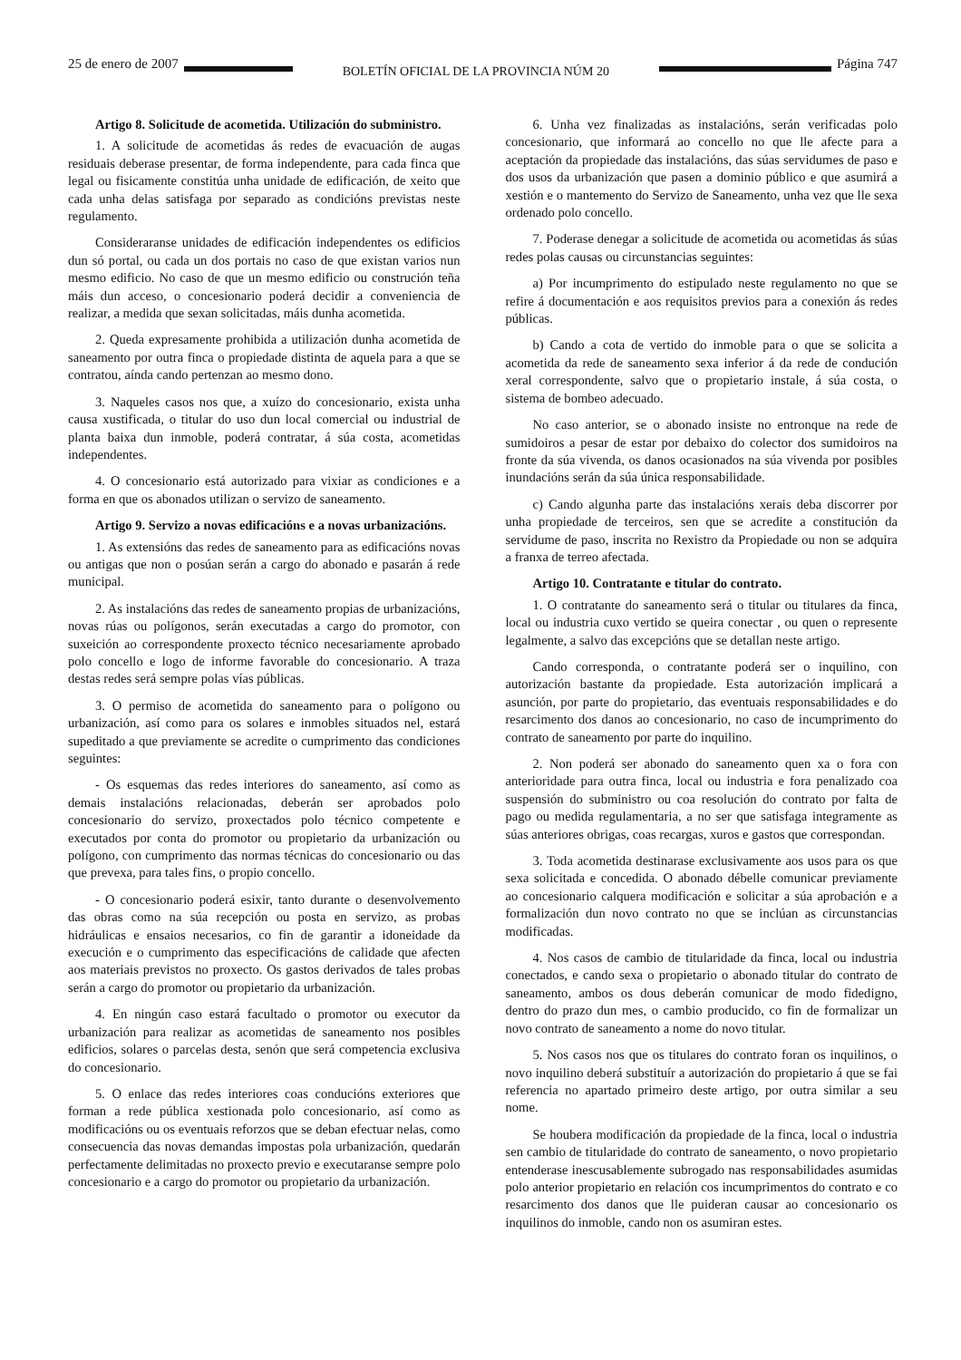25 de enero de 2007 BOLETÍN OFICIAL DE LA PROVINCIA NÚM 20 Página 747
Artigo 8. Solicitude de acometida. Utilización do subministro.
1. A solicitude de acometidas ás redes de evacuación de augas residuais deberase presentar, de forma independente, para cada finca que legal ou fisicamente constitúa unha unidade de edificación, de xeito que cada unha delas satisfaga por separado as condicións previstas neste regulamento.
Consideraranse unidades de edificación independentes os edificios dun só portal, ou cada un dos portais no caso de que existan varios nun mesmo edificio. No caso de que un mesmo edificio ou construción teña máis dun acceso, o concesionario poderá decidir a conveniencia de realizar, a medida que sexan solicitadas, máis dunha acometida.
2. Queda expresamente prohibida a utilización dunha acometida de saneamento por outra finca o propiedade distinta de aquela para a que se contratou, aínda cando pertenzan ao mesmo dono.
3. Naqueles casos nos que, a xuízo do concesionario, exista unha causa xustificada, o titular do uso dun local comercial ou industrial de planta baixa dun inmoble, poderá contratar, á súa costa, acometidas independentes.
4. O concesionario está autorizado para vixiar as condiciones e a forma en que os abonados utilizan o servizo de saneamento.
Artigo 9. Servizo a novas edificacións e a novas urbanizacións.
1. As extensións das redes de saneamento para as edificacións novas ou antigas que non o posúan serán a cargo do abonado e pasarán á rede municipal.
2. As instalacións das redes de saneamento propias de urbanizacións, novas rúas ou polígonos, serán executadas a cargo do promotor, con suxeición ao correspondente proxecto técnico necesariamente aprobado polo concello e logo de informe favorable do concesionario. A traza destas redes será sempre polas vías públicas.
3. O permiso de acometida do saneamento para o polígono ou urbanización, así como para os solares e inmobles situados nel, estará supeditado a que previamente se acredite o cumprimento das condiciones seguintes:
- Os esquemas das redes interiores do saneamento, así como as demais instalacións relacionadas, deberán ser aprobados polo concesionario do servizo, proxectados polo técnico competente e executados por conta do promotor ou propietario da urbanización ou polígono, con cumprimento das normas técnicas do concesionario ou das que prevexa, para tales fins, o propio concello.
- O concesionario poderá esixir, tanto durante o desenvolvemento das obras como na súa recepción ou posta en servizo, as probas hidráulicas e ensaios necesarios, co fin de garantir a idoneidade da execución e o cumprimento das especificacións de calidade que afecten aos materiais previstos no proxecto. Os gastos derivados de tales probas serán a cargo do promotor ou propietario da urbanización.
4. En ningún caso estará facultado o promotor ou executor da urbanización para realizar as acometidas de saneamento nos posibles edificios, solares o parcelas desta, senón que será competencia exclusiva do concesionario.
5. O enlace das redes interiores coas conducións exteriores que forman a rede pública xestionada polo concesionario, así como as modificacións ou os eventuais reforzos que se deban efectuar nelas, como consecuencia das novas demandas impostas pola urbanización, quedarán perfectamente delimitadas no proxecto previo e executaranse sempre polo concesionario e a cargo do promotor ou propietario da urbanización.
6. Unha vez finalizadas as instalacións, serán verificadas polo concesionario, que informará ao concello no que lle afecte para a aceptación da propiedade das instalacións, das súas servidumes de paso e dos usos da urbanización que pasen a dominio público e que asumirá a xestión e o mantemento do Servizo de Saneamento, unha vez que lle sexa ordenado polo concello.
7. Poderase denegar a solicitude de acometida ou acometidas ás súas redes polas causas ou circunstancias seguintes:
a) Por incumprimento do estipulado neste regulamento no que se refire á documentación e aos requisitos previos para a conexión ás redes públicas.
b) Cando a cota de vertido do inmoble para o que se solicita a acometida da rede de saneamento sexa inferior á da rede de condución xeral correspondente, salvo que o propietario instale, á súa costa, o sistema de bombeo adecuado.
No caso anterior, se o abonado insiste no entronque na rede de sumidoiros a pesar de estar por debaixo do colector dos sumidoiros na fronte da súa vivenda, os danos ocasionados na súa vivenda por posibles inundacións serán da súa única responsabilidade.
c) Cando algunha parte das instalacións xerais deba discorrer por unha propiedade de terceiros, sen que se acredite a constitución da servidume de paso, inscrita no Rexistro da Propiedade ou non se adquira a franxa de terreo afectada.
Artigo 10. Contratante e titular do contrato.
1. O contratante do saneamento será o titular ou titulares da finca, local ou industria cuxo vertido se queira conectar , ou quen o represente legalmente, a salvo das excepcións que se detallan neste artigo.
Cando corresponda, o contratante poderá ser o inquilino, con autorización bastante da propiedade. Esta autorización implicará a asunción, por parte do propietario, das eventuais responsabilidades e do resarcimento dos danos ao concesionario, no caso de incumprimento do contrato de saneamento por parte do inquilino.
2. Non poderá ser abonado do saneamento quen xa o fora con anterioridade para outra finca, local ou industria e fora penalizado coa suspensión do subministro ou coa resolución do contrato por falta de pago ou medida regulamentaria, a no ser que satisfaga integramente as súas anteriores obrigas, coas recargas, xuros e gastos que correspondan.
3. Toda acometida destinarase exclusivamente aos usos para os que sexa solicitada e concedida. O abonado débelle comunicar previamente ao concesionario calquera modificación e solicitar a súa aprobación e a formalización dun novo contrato no que se inclúan as circunstancias modificadas.
4. Nos casos de cambio de titularidade da finca, local ou industria conectados, e cando sexa o propietario o abonado titular do contrato de saneamento, ambos os dous deberán comunicar de modo fidedigno, dentro do prazo dun mes, o cambio producido, co fin de formalizar un novo contrato de saneamento a nome do novo titular.
5. Nos casos nos que os titulares do contrato foran os inquilinos, o novo inquilino deberá substituír a autorización do propietario á que se fai referencia no apartado primeiro deste artigo, por outra similar a seu nome.
Se houbera modificación da propiedade de la finca, local o industria sen cambio de titularidade do contrato de saneamento, o novo propietario entenderase inescusablemente subrogado nas responsabilidades asumidas polo anterior propietario en relación cos incumprimentos do contrato e co resarcimento dos danos que lle puideran causar ao concesionario os inquilinos do inmoble, cando non os asumiran estes.